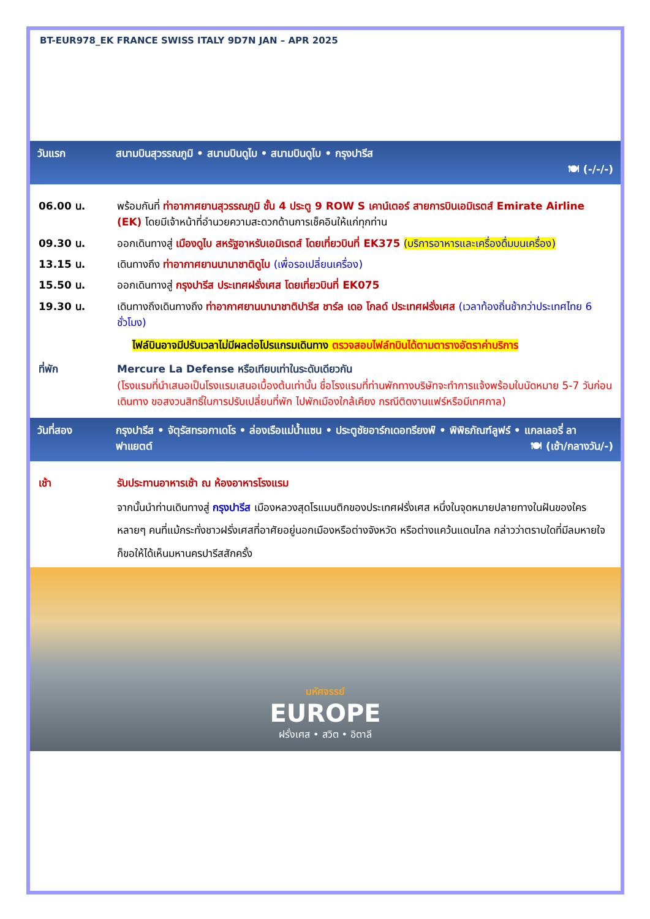BT-EUR978_EK FRANCE SWISS ITALY 9D7N JAN – APR 2025
วันแรก สนามบินสุวรรณภูมิ • สนามบินดูไบ • สนามบินดูไบ • กรุงปารีส
🍽 (-/-/-)
06.00 น. พร้อมกันที่ ท่าอากาศยานสุวรรณภูมิ ชั้น 4 ประตู 9 ROW S เคาน์เตอร์ สายการบินเอมิเรตส์ Emirate Airline (EK) โดยมีเจ้าหน้าที่อำนวยความสะดวกด้านการเช็คอินให้แก่ทุกท่าน
09.30 น. ออกเดินทางสู่ เมืองดูไบ สหรัฐอาหรับเอมิเรตส์ โดยเที่ยวบินที่ EK375 (บริการอาหารและเครื่องดื่มบนเครื่อง)
13.15 น. เดินทางถึง ท่าอากาศยานนานาชาติดูไบ (เพื่อรอเปลี่ยนเครื่อง)
15.50 น. ออกเดินทางสู่ กรุงปารีส ประเทศฝรั่งเศส โดยเที่ยวบินที่ EK075
19.30 น. เดินทางถึงเดินทางถึง ท่าอากาศยานนานาชาติปารีส ชาร์ล เดอ โกลด์ ประเทศฝรั่งเศส (เวลาท้องถิ่นช้ากว่าประเทศไทย 6 ชั่วโมง)
ไฟล์บินอาจมีปรับเวลาไม่มีผลต่อโปรแกรมเดินทาง ตรวจสอบไฟล์ทบินได้ตามตารางอัตราค่าบริการ
ที่พัก Mercure La Defense หรือเทียบเท่าในระดับเดียวกัน
(โรงแรมที่นำเสนอเป็นโรงแรมเสนอเบื้องต้นเท่านั้น ชื่อโรงแรมที่ท่านพักทางบริษัทจะทำการแจ้งพร้อมใบนัดหมาย 5-7 วันก่อนเดินทาง ขอสงวนสิทธิ์ในการปรับเปลี่ยนที่พัก ไปพักเมืองใกล้เคียง กรณีติดงานแฟร์หรือมีเทศกาล)
วันที่สอง กรุงปารีส • จัตุรัสทรอกาเดโร • ล่องเรือแม่น้ำแซน • ประตูชัยอาร์กเดอทรียงฟ์ • พิพิธภัณฑ์ลูฟร์ • แกลเลอรี่ ลาฟาแยตต์ 🍽 (เช้า/กลางวัน/-)
เช้า รับประทานอาหารเช้า ณ ห้องอาหารโรงแรม
จากนั้นนำท่านเดินทางสู่ กรุงปารีส เมืองหลวงสุดโรแมนติกของประเทศฝรั่งเศส หนึ่งในจุดหมายปลายทางในฝันของใครหลายๆ คนที่แม้กระทั่งชาวฝรั่งเศสที่อาศัยอยู่นอกเมืองหรือต่างจังหวัด หรือต่างแคว้นแดนไกล กล่าวว่าตราบใดที่มีลมหายใจ ก็ขอให้ได้เห็นมหานครปารีสสักครั้ง
มหัศจรรย์
EUROPE
ฝรั่งเศส • สวิต • อิตาลี